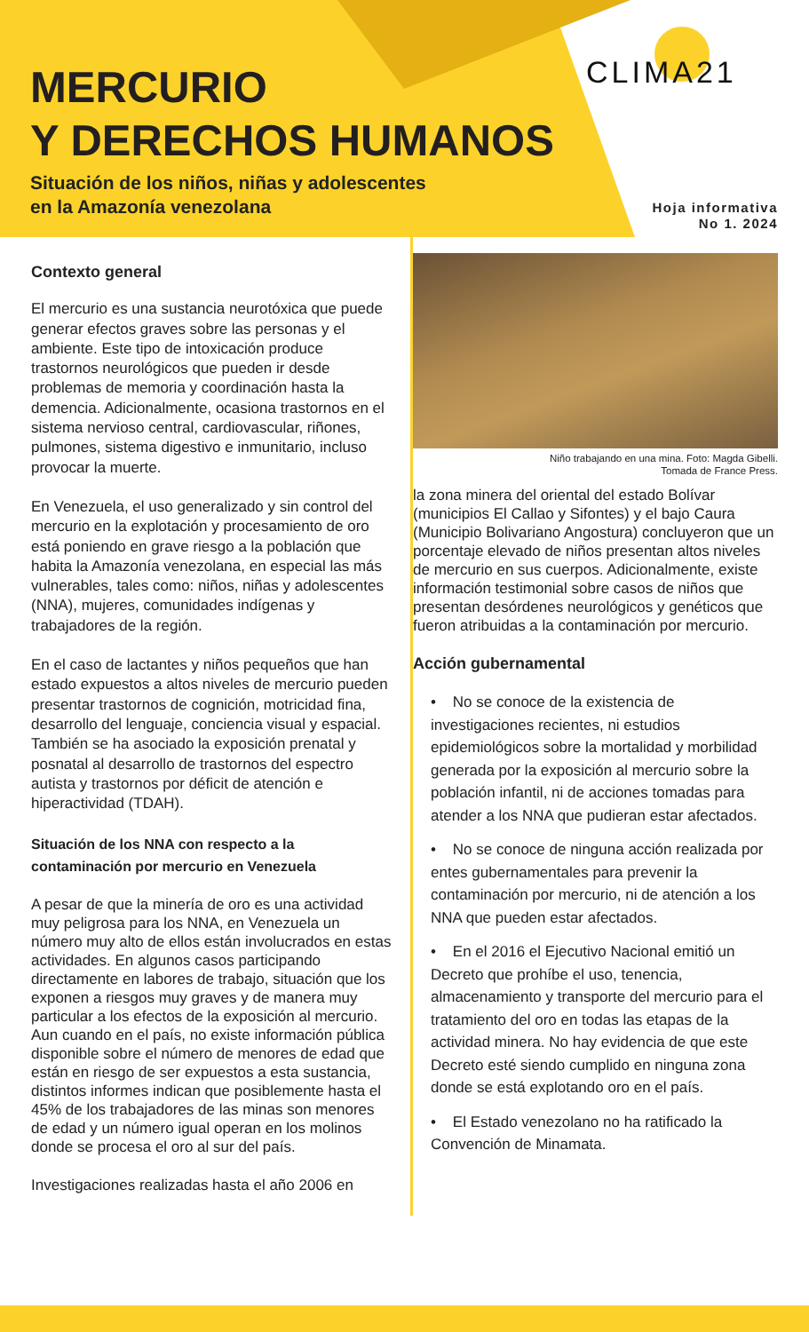MERCURIO
Y DERECHOS HUMANOS
Situación de los niños, niñas y adolescentes
en la Amazonía venezolana
CLIMA21
Hoja informativa
No 1. 2024
Contexto general
El mercurio es una sustancia neurotóxica que puede generar efectos graves sobre las personas y el ambiente. Este tipo de intoxicación produce trastornos neurológicos que pueden ir desde problemas de memoria y coordinación hasta la demencia. Adicionalmente, ocasiona trastornos en el sistema nervioso central, cardiovascular, riñones, pulmones, sistema digestivo e inmunitario, incluso provocar la muerte.
En Venezuela, el uso generalizado y sin control del mercurio en la explotación y procesamiento de oro está poniendo en grave riesgo a la población que habita la Amazonía venezolana, en especial las más vulnerables, tales como: niños, niñas y adolescentes (NNA), mujeres, comunidades indígenas y trabajadores de la región.
En el caso de lactantes y niños pequeños que han estado expuestos a altos niveles de mercurio pueden presentar trastornos de cognición, motricidad fina, desarrollo del lenguaje, conciencia visual y espacial. También se ha asociado la exposición prenatal y posnatal al desarrollo de trastornos del espectro autista y trastornos por déficit de atención e hiperactividad (TDAH).
Situación de los NNA con respecto a la contaminación por mercurio en Venezuela
A pesar de que la minería de oro es una actividad muy peligrosa para los NNA, en Venezuela un número muy alto de ellos están involucrados en estas actividades. En algunos casos participando directamente en labores de trabajo, situación que los exponen a riesgos muy graves y de manera muy particular a los efectos de la exposición al mercurio.
Aun cuando en el país, no existe información pública disponible sobre el número de menores de edad que están en riesgo de ser expuestos a esta sustancia, distintos informes indican que posiblemente hasta el 45% de los trabajadores de las minas son menores de edad y un número igual operan en los molinos donde se procesa el oro al sur del país.
Investigaciones realizadas hasta el año 2006 en
Niño trabajando en una mina. Foto: Magda Gibelli.
Tomada de France Press.
la zona minera del oriental del estado Bolívar (municipios El Callao y Sifontes) y el bajo Caura (Municipio Bolivariano Angostura) concluyeron que un porcentaje elevado de niños presentan altos niveles de mercurio en sus cuerpos. Adicionalmente, existe información testimonial sobre casos de niños que presentan desórdenes neurológicos y genéticos que fueron atribuidas a la contaminación por mercurio.
Acción gubernamental
• No se conoce de la existencia de investigaciones recientes, ni estudios epidemiológicos sobre la mortalidad y morbilidad generada por la exposición al mercurio sobre la población infantil, ni de acciones tomadas para atender a los NNA que pudieran estar afectados.
• No se conoce de ninguna acción realizada por entes gubernamentales para prevenir la contaminación por mercurio, ni de atención a los NNA que pueden estar afectados.
• En el 2016 el Ejecutivo Nacional emitió un Decreto que prohíbe el uso, tenencia, almacenamiento y transporte del mercurio para el tratamiento del oro en todas las etapas de la actividad minera. No hay evidencia de que este Decreto esté siendo cumplido en ninguna zona donde se está explotando oro en el país.
• El Estado venezolano no ha ratificado la Convención de Minamata.